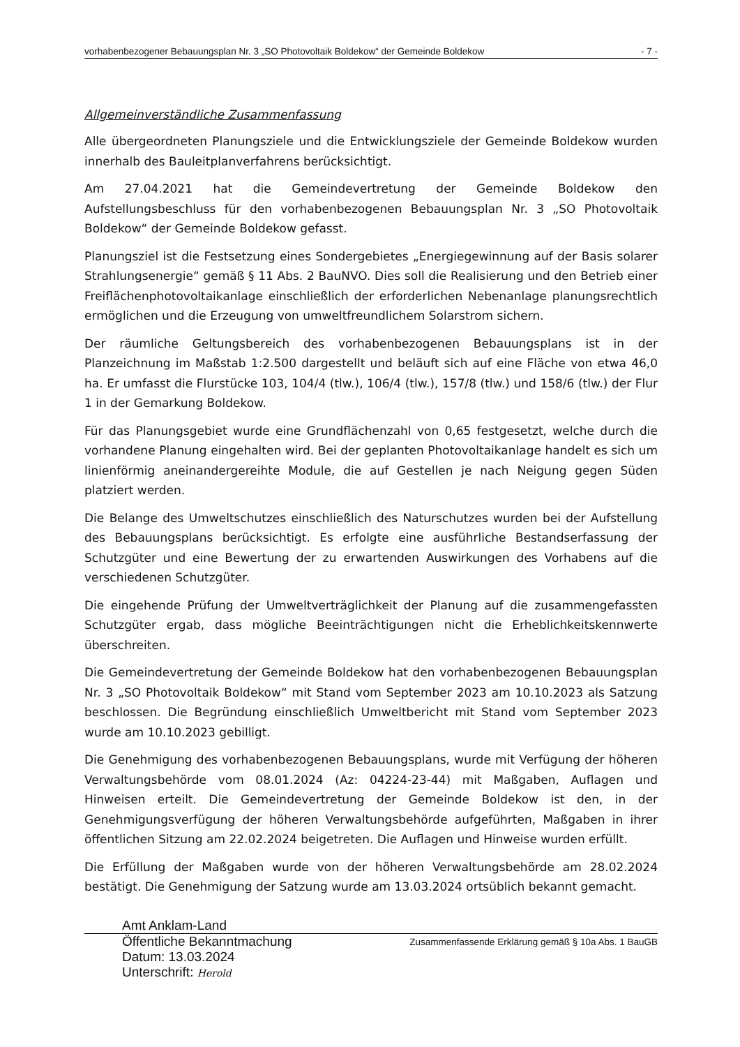vorhabenbezogener Bebauungsplan Nr. 3 „SO Photovoltaik Boldekow“ der Gemeinde Boldekow - 7 -
Allgemeinverständliche Zusammenfassung
Alle übergeordneten Planungsziele und die Entwicklungsziele der Gemeinde Boldekow wurden innerhalb des Bauleitplanverfahrens berücksichtigt.
Am 27.04.2021 hat die Gemeindevertretung der Gemeinde Boldekow den Aufstellungsbeschluss für den vorhabenbezogenen Bebauungsplan Nr. 3 „SO Photovoltaik Boldekow“ der Gemeinde Boldekow gefasst.
Planungsziel ist die Festsetzung eines Sondergebietes „Energiegewinnung auf der Basis solarer Strahlungsenergie“ gemäß § 11 Abs. 2 BauNVO. Dies soll die Realisierung und den Betrieb einer Freiflächenphotovoltaikanlage einschließlich der erforderlichen Nebenanlage planungsrechtlich ermöglichen und die Erzeugung von umweltfreundlichem Solarstrom sichern.
Der räumliche Geltungsbereich des vorhabenbezogenen Bebauungsplans ist in der Planzeichnung im Maßstab 1:2.500 dargestellt und beläuft sich auf eine Fläche von etwa 46,0 ha. Er umfasst die Flurstücke 103, 104/4 (tlw.), 106/4 (tlw.), 157/8 (tlw.) und 158/6 (tlw.) der Flur 1 in der Gemarkung Boldekow.
Für das Planungsgebiet wurde eine Grundflächenzahl von 0,65 festgesetzt, welche durch die vorhandene Planung eingehalten wird. Bei der geplanten Photovoltaikanlage handelt es sich um linienförmig aneinandergereihte Module, die auf Gestellen je nach Neigung gegen Süden platziert werden.
Die Belange des Umweltschutzes einschließlich des Naturschutzes wurden bei der Aufstellung des Bebauungsplans berücksichtigt. Es erfolgte eine ausführliche Bestandserfassung der Schutzgüter und eine Bewertung der zu erwartenden Auswirkungen des Vorhabens auf die verschiedenen Schutzgüter.
Die eingehende Prüfung der Umweltverträglichkeit der Planung auf die zusammengefassten Schutzgüter ergab, dass mögliche Beeinträchtigungen nicht die Erheblichkeitskennwerte überschreiten.
Die Gemeindevertretung der Gemeinde Boldekow hat den vorhabenbezogenen Bebauungsplan Nr. 3 „SO Photovoltaik Boldekow“ mit Stand vom September 2023 am 10.10.2023 als Satzung beschlossen. Die Begründung einschließlich Umweltbericht mit Stand vom September 2023 wurde am 10.10.2023 gebilligt.
Die Genehmigung des vorhabenbezogenen Bebauungsplans, wurde mit Verfügung der höheren Verwaltungsbehörde vom 08.01.2024 (Az: 04224-23-44) mit Maßgaben, Auflagen und Hinweisen erteilt. Die Gemeindevertretung der Gemeinde Boldekow ist den, in der Genehmigungsverfügung der höheren Verwaltungsbehörde aufgeführten, Maßgaben in ihrer öffentlichen Sitzung am 22.02.2024 beigetreten. Die Auflagen und Hinweise wurden erfüllt.
Die Erfüllung der Maßgaben wurde von der höheren Verwaltungsbehörde am 28.02.2024 bestätigt. Die Genehmigung der Satzung wurde am 13.03.2024 ortsüblich bekannt gemacht.
Amt Anklam-Land
Öffentliche Bekanntmachung
Datum: 13.03.2024
Unterschrift: Herold Zusammenfassende Erklärung gemäß § 10a Abs. 1 BauGB